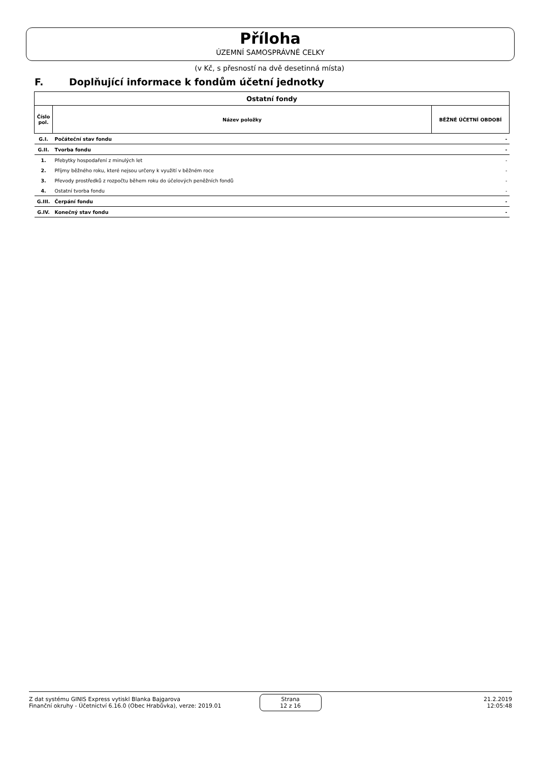Příloha
ÚZEMNÍ SAMOSPRÁVNÉ CELKY
(v Kč, s přesností na dvě desetinná místa)
F. Doplňující informace k fondům účetní jednotky
| Ostatní fondy | | |
| --- | --- | --- |
| Číslo pol. | Název položky | BĚŽNÉ ÚČETNÍ OBDOBÍ |
| G.I. | Počáteční stav fondu | - |
| G.II. | Tvorba fondu | - |
| 1. | Přebytky hospodaření z minulých let | - |
| 2. | Příjmy běžného roku, které nejsou určeny k využití v běžném roce | - |
| 3. | Převody prostředků z rozpočtu během roku do účelových peněžních fondů | - |
| 4. | Ostatní tvorba fondu | - |
| G.III. | Čerpání fondu | - |
| G.IV. | Konečný stav fondu | - |
Z dat systému GINIS Express vytiskl Blanka Bajgarova
Finanční okruhy - Účetnictví 6.16.0 (Obec Hrabůvka), verze: 2019.01
Strana
12 z 16
21.2.2019
12:05:48